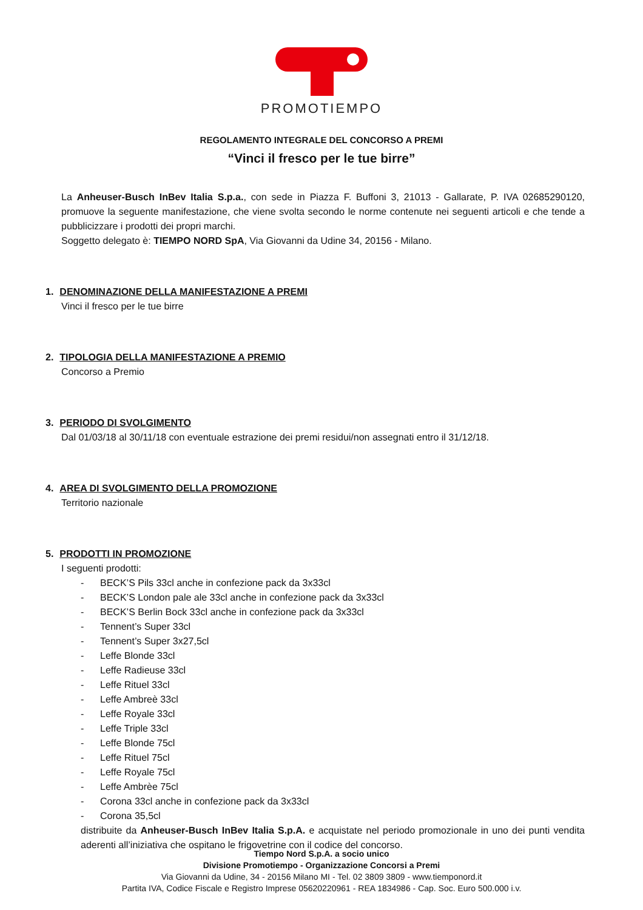PROMOTIEMPO
REGOLAMENTO INTEGRALE DEL CONCORSO A PREMI
“Vinci il fresco per le tue birre”
La Anheuser-Busch InBev Italia S.p.a., con sede in Piazza F. Buffoni 3, 21013 - Gallarate, P. IVA 02685290120, promuove la seguente manifestazione, che viene svolta secondo le norme contenute nei seguenti articoli e che tende a pubblicizzare i prodotti dei propri marchi.
Soggetto delegato è: TIEMPO NORD SpA, Via Giovanni da Udine 34, 20156 - Milano.
1. DENOMINAZIONE DELLA MANIFESTAZIONE A PREMI
Vinci il fresco per le tue birre
2. TIPOLOGIA DELLA MANIFESTAZIONE A PREMIO
Concorso a Premio
3. PERIODO DI SVOLGIMENTO
Dal 01/03/18 al 30/11/18 con eventuale estrazione dei premi residui/non assegnati entro il 31/12/18.
4. AREA DI SVOLGIMENTO DELLA PROMOZIONE
Territorio nazionale
5. PRODOTTI IN PROMOZIONE
I seguenti prodotti:
- BECK’S Pils 33cl anche in confezione pack da 3x33cl
- BECK’S London pale ale 33cl anche in confezione pack da 3x33cl
- BECK’S Berlin Bock 33cl anche in confezione pack da 3x33cl
- Tennent’s Super 33cl
- Tennent’s Super 3x27,5cl
- Leffe Blonde 33cl
- Leffe Radieuse 33cl
- Leffe Rituel 33cl
- Leffe Ambreè 33cl
- Leffe Royale 33cl
- Leffe Triple 33cl
- Leffe Blonde 75cl
- Leffe Rituel 75cl
- Leffe Royale 75cl
- Leffe Ambrèe 75cl
- Corona 33cl anche in confezione pack da 3x33cl
- Corona 35,5cl
distribuite da Anheuser-Busch InBev Italia S.p.A. e acquistate nel periodo promozionale in uno dei punti vendita aderenti all’iniziativa che ospitano le frigovetrine con il codice del concorso.
Tiempo Nord S.p.A. a socio unico
Divisione Promotiempo - Organizzazione Concorsi a Premi
Via Giovanni da Udine, 34 - 20156 Milano MI - Tel. 02 3809 3809 - www.tiemponord.it
Partita IVA, Codice Fiscale e Registro Imprese 05620220961 - REA 1834986 - Cap. Soc. Euro 500.000 i.v.